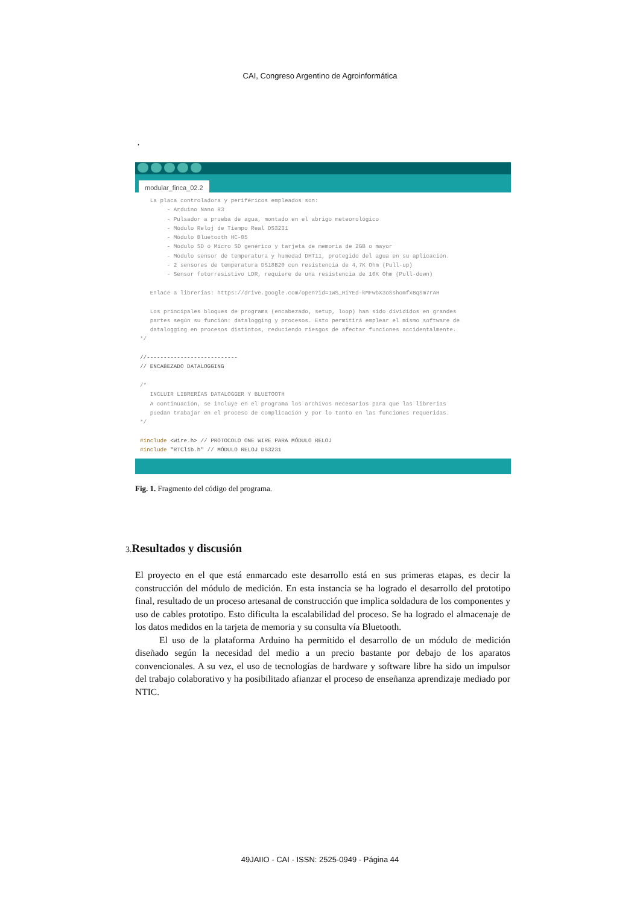CAI, Congreso Argentino de Agroinformática
,
modular_finca_02.2
La placa controladora y periféricos empleados son: - Arduino Nano R3 - Pulsador a prueba de agua, montado en el abrigo meteorológico - Módulo Reloj de Tiempo Real DS3231 - Módulo Bluetooth HC-05 - Módulo SD ó Micro SD genérico y tarjeta de memoria de 2GB o mayor - Módulo sensor de temperatura y humedad DHT11, protegido del agua en su aplicación. - 2 sensores de temperatura DS18B20 con resistencia de 4,7K Ohm (Pull-up) - Sensor fotorresistivo LDR, requiere de una resistencia de 10K Ohm (Pull-down) Enlace a librerias: https://drive.google.com/open?id=1WS_HiYEd-kMFwbX3oSshomfxBqSm7rAH Los principales bloques de programa (encabezado, setup, loop) han sido divididos en grandes partes según su función: datalogging y procesos. Esto permitirá emplear el mismo software de datalogging en procesos distintos, reduciendo riesgos de afectar funciones accidentalmente. */ //--------------------------- // ENCABEZADO DATALOGGING /* INCLUIR LIBRERÍAS DATALOGGER Y BLUETOOTH A continuación, se incluye en el programa los archivos necesarios para que las librerias puedan trabajar en el proceso de complicación y por lo tanto en las funciones requeridas. */ #include <Wire.h> // PROTOCOLO ONE WIRE PARA MÓDULO RELOJ #include "RTClib.h" // MÓDULO RELOJ DS3231
Fig. 1. Fragmento del código del programa.
3. Resultados y discusión
El proyecto en el que está enmarcado este desarrollo está en sus primeras etapas, es decir la construcción del módulo de medición. En esta instancia se ha logrado el desarrollo del prototipo final, resultado de un proceso artesanal de construcción que implica soldadura de los componentes y uso de cables prototipo. Esto dificulta la escalabilidad del proceso. Se ha logrado el almacenaje de los datos medidos en la tarjeta de memoria y su consulta vía Bluetooth.
El uso de la plataforma Arduino ha permitido el desarrollo de un módulo de medición diseñado según la necesidad del medio a un precio bastante por debajo de los aparatos convencionales. A su vez, el uso de tecnologías de hardware y software libre ha sido un impulsor del trabajo colaborativo y ha posibilitado afianzar el proceso de enseñanza aprendizaje mediado por NTIC.
49JAIIO - CAI - ISSN: 2525-0949 - Página 44